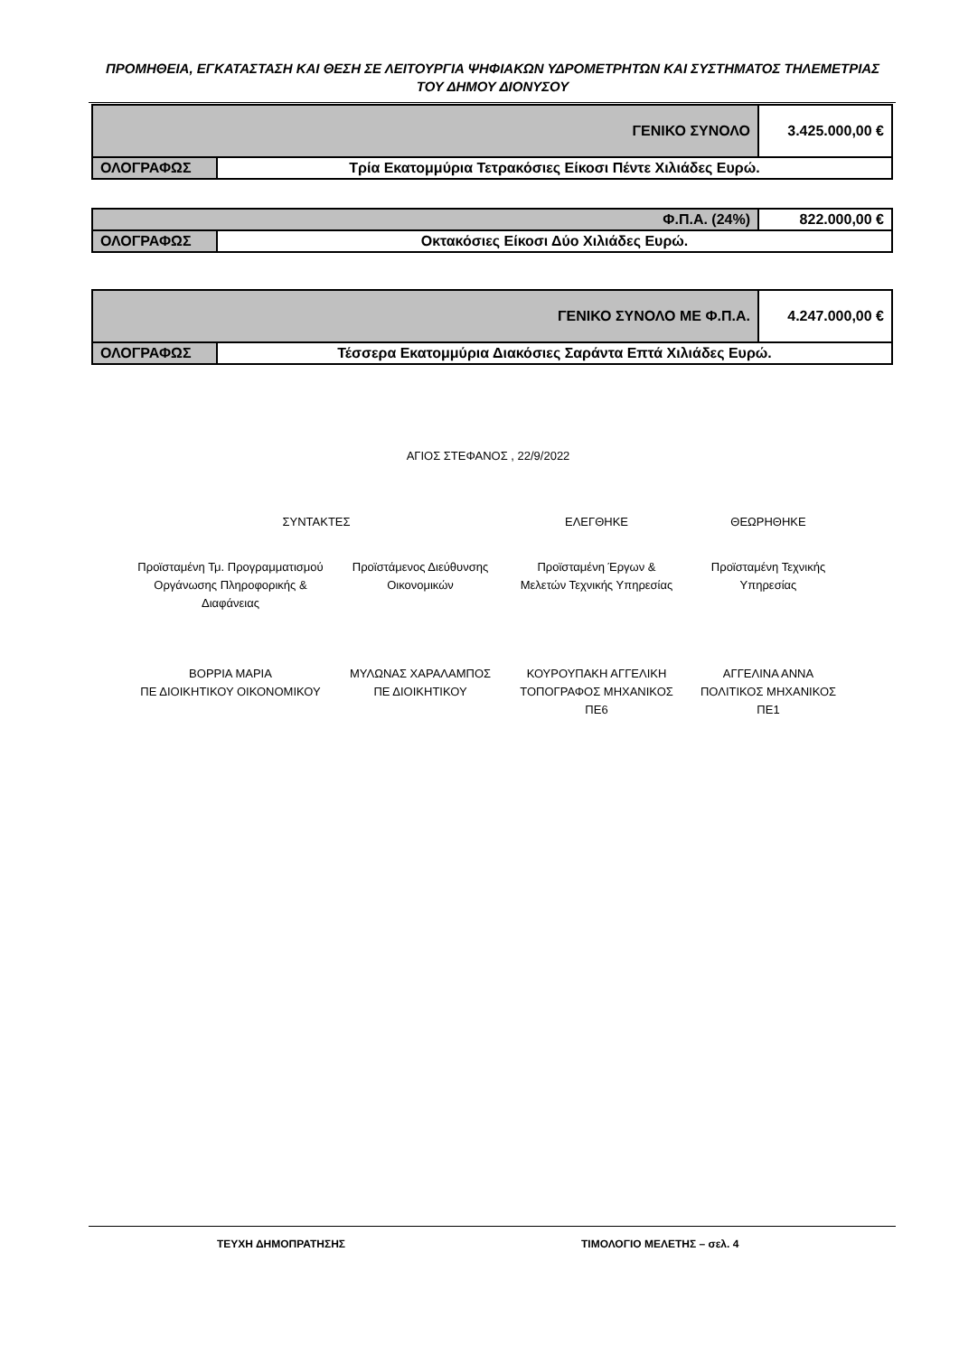ΠΡΟΜΗΘΕΙΑ, ΕΓΚΑΤΑΣΤΑΣΗ ΚΑΙ ΘΕΣΗ ΣΕ ΛΕΙΤΟΥΡΓΙΑ ΨΗΦΙΑΚΩΝ ΥΔΡΟΜΕΤΡΗΤΩΝ ΚΑΙ ΣΥΣΤΗΜΑΤΟΣ ΤΗΛΕΜΕΤΡΙΑΣ ΤΟΥ ΔΗΜΟΥ ΔΙΟΝΥΣΟΥ
| ΓΕΝΙΚΟ ΣΥΝΟΛΟ | | 3.425.000,00 € |
| ΟΛΟΓΡΑΦΩΣ | Τρία Εκατομμύρια Τετρακόσιες Είκοσι Πέντε Χιλιάδες Ευρώ. | |
| Φ.Π.Α. (24%) | | 822.000,00 € |
| ΟΛΟΓΡΑΦΩΣ | Οκτακόσιες Είκοσι Δύο Χιλιάδες Ευρώ. | |
| ΓΕΝΙΚΟ ΣΥΝΟΛΟ ΜΕ Φ.Π.Α. | | 4.247.000,00 € |
| ΟΛΟΓΡΑΦΩΣ | Τέσσερα Εκατομμύρια Διακόσιες Σαράντα Επτά Χιλιάδες Ευρώ. | |
ΑΓΙΟΣ ΣΤΕΦΑΝΟΣ , 22/9/2022
ΣΥΝΤΑΚΤΕΣ ΕΛΕΓΘΗΚΕ ΘΕΩΡΗΘΗΚΕ
Προϊσταμένη Τμ. Προγραμματισμού Οργάνωσης Πληροφορικής & Διαφάνειας
Προϊστάμενος Διεύθυνσης Οικονομικών
Προϊσταμένη Έργων & Μελετών Τεχνικής Υπηρεσίας
Προϊσταμένη Τεχνικής Υπηρεσίας
ΒΟΡΡΙΑ ΜΑΡΙΑ
ΠΕ ΔΙΟΙΚΗΤΙΚΟΥ ΟΙΚΟΝΟΜΙΚΟΥ
ΜΥΛΩΝΑΣ ΧΑΡΑΛΑΜΠΟΣ
ΠΕ ΔΙΟΙΚΗΤΙΚΟΥ
ΚΟΥΡΟΥΠΑΚΗ ΑΓΓΕΛΙΚΗ
ΤΟΠΟΓΡΑΦΟΣ ΜΗΧΑΝΙΚΟΣ
ΠΕ6
ΑΓΓΕΛΙΝΑ ΑΝΝΑ
ΠΟΛΙΤΙΚΟΣ ΜΗΧΑΝΙΚΟΣ
ΠΕ1
ΤΕΥΧΗ ΔΗΜΟΠΡΑΤΗΣΗΣ ΤΙΜΟΛΟΓΙΟ ΜΕΛΕΤΗΣ – σελ. 4